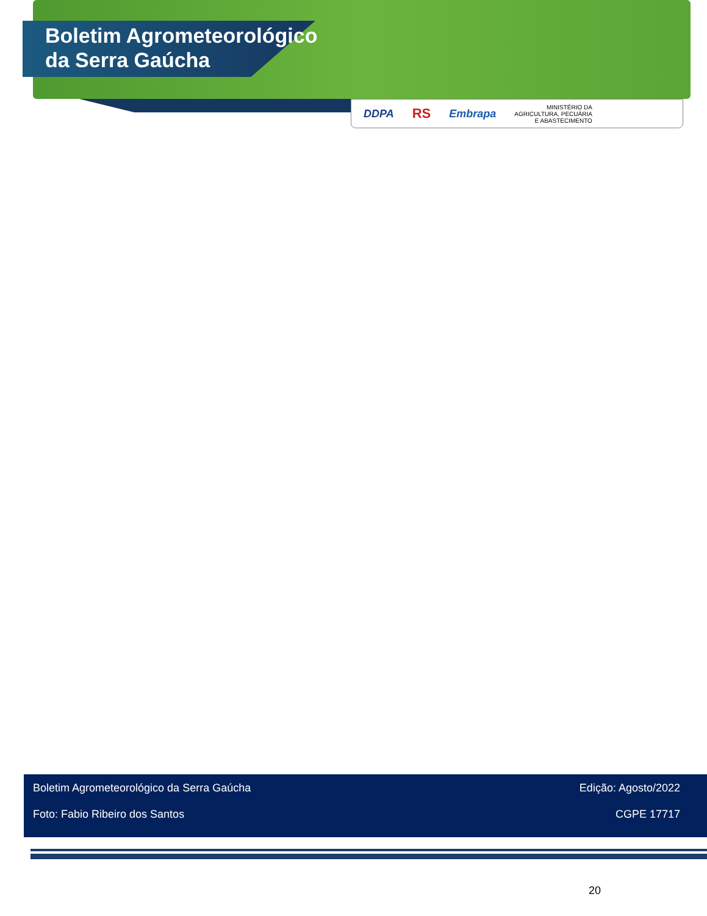Boletim Agrometeorológico
da Serra Gaúcha
DDPA RS Embrapa MINISTÉRIO DA
AGRICULTURA, PECUÁRIA
E ABASTECIMENTO
Boletim Agrometeorológico da Serra Gaúcha Edição: Agosto/2022
Foto: Fabio Ribeiro dos Santos CGPE 17717
20